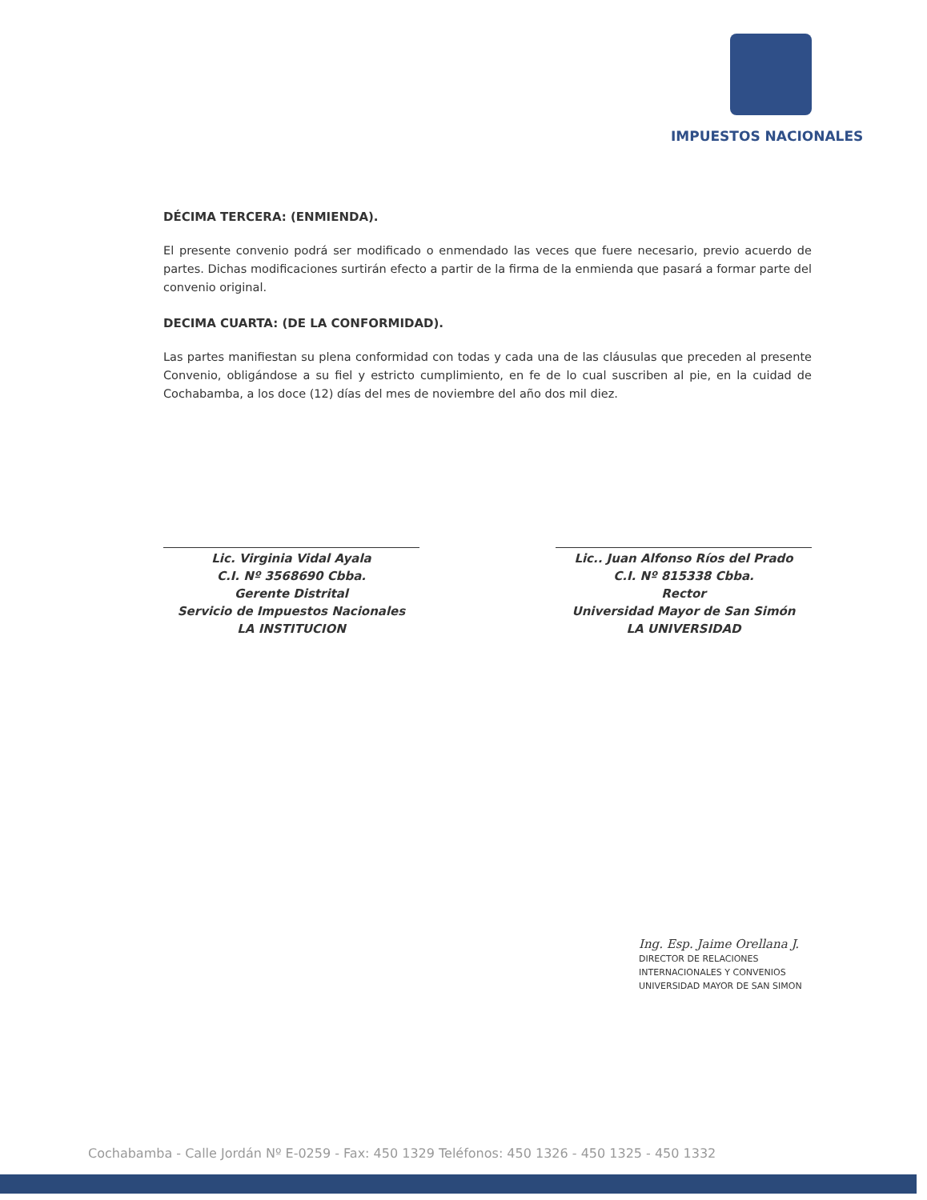IMPUESTOS NACIONALES
DÉCIMA TERCERA: (ENMIENDA).
El presente convenio podrá ser modificado o enmendado las veces que fuere necesario, previo acuerdo de partes. Dichas modificaciones surtirán efecto a partir de la firma de la enmienda que pasará a formar parte del convenio original.
DECIMA CUARTA: (DE LA CONFORMIDAD).
Las partes manifiestan su plena conformidad con todas y cada una de las cláusulas que preceden al presente Convenio, obligándose a su fiel y estricto cumplimiento, en fe de lo cual suscriben al pie, en la cuidad de Cochabamba, a los doce (12) días del mes de noviembre del año dos mil diez.
Lic. Virginia Vidal Ayala
C.I. Nº 3568690 Cbba.
Gerente Distrital
Servicio de Impuestos Nacionales
LA INSTITUCION
Lic.. Juan Alfonso Ríos del Prado
C.I. Nº 815338 Cbba.
Rector
Universidad Mayor de San Simón
LA UNIVERSIDAD
Ing. Esp. Jaime Orellana J.
DIRECTOR DE RELACIONES
INTERNACIONALES Y CONVENIOS
UNIVERSIDAD MAYOR DE SAN SIMON
Cochabamba - Calle Jordán Nº E-0259 - Fax: 450 1329 Teléfonos: 450 1326 - 450 1325 - 450 1332